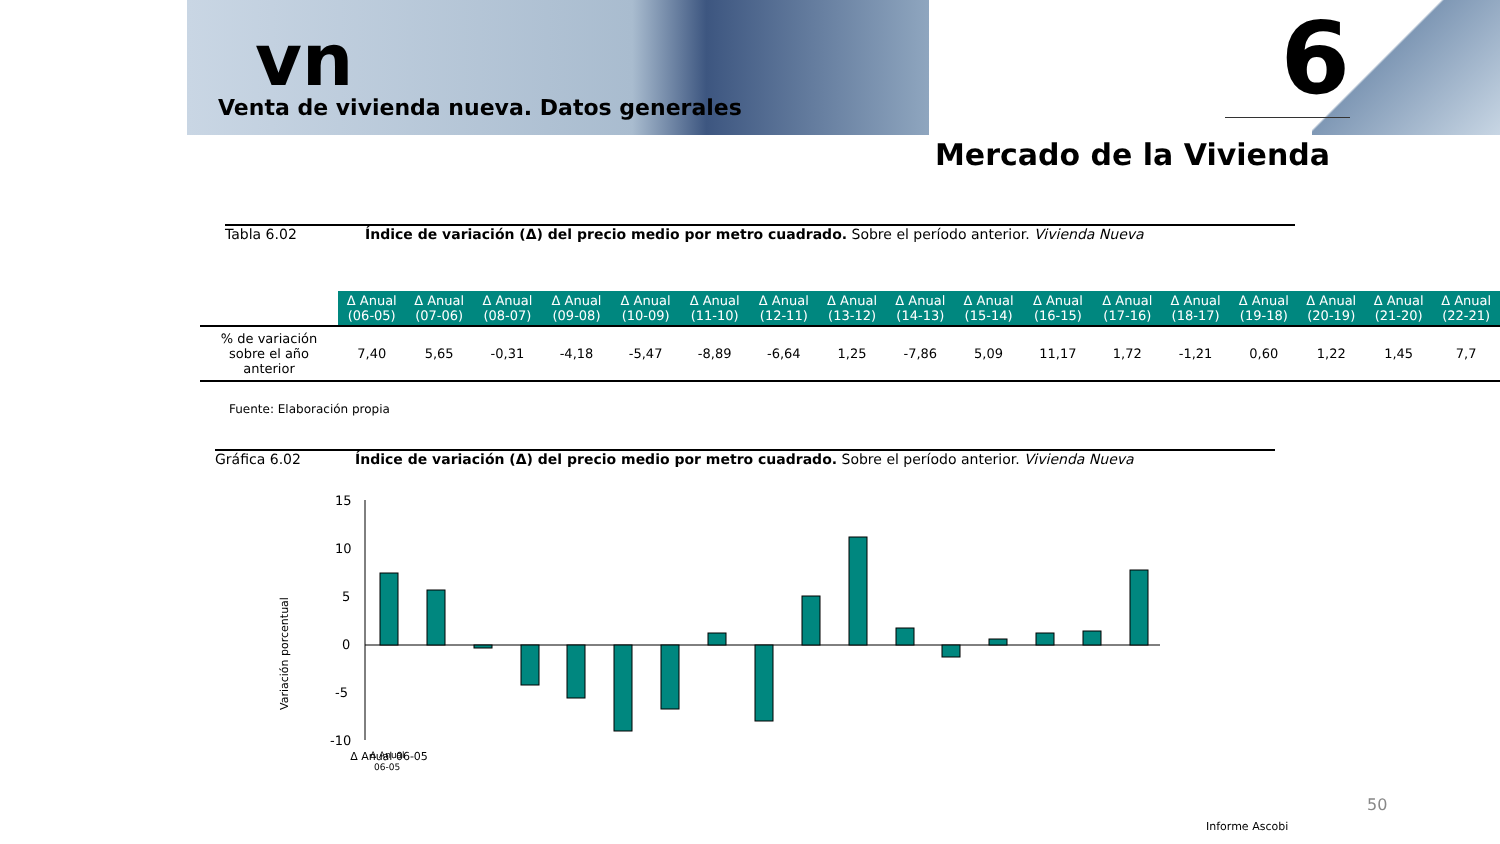vn
Venta de vivienda nueva. Datos generales
6
Mercado de la Vivienda
Tabla 6.02 Índice de variación (Δ) del precio medio por metro cuadrado. Sobre el período anterior. Vivienda Nueva
| | Δ Anual (06-05) | Δ Anual (07-06) | Δ Anual (08-07) | Δ Anual (09-08) | Δ Anual (10-09) | Δ Anual (11-10) | Δ Anual (12-11) | Δ Anual (13-12) | Δ Anual (14-13) | Δ Anual (15-14) | Δ Anual (16-15) | Δ Anual (17-16) | Δ Anual (18-17) | Δ Anual (19-18) | Δ Anual (20-19) | Δ Anual (21-20) | Δ Anual (22-21) |
| --- | --- | --- | --- | --- | --- | --- | --- | --- | --- | --- | --- | --- | --- | --- | --- | --- | --- |
| % de variación sobre el año anterior | 7,40 | 5,65 | -0,31 | -4,18 | -5,47 | -8,89 | -6,64 | 1,25 | -7,86 | 5,09 | 11,17 | 1,72 | -1,21 | 0,60 | 1,22 | 1,45 | 7,7 |
Fuente: Elaboración propia
Gráfica 6.02 Índice de variación (Δ) del precio medio por metro cuadrado. Sobre el período anterior. Vivienda Nueva
Variación porcentual
15
10
5
0
-5
-10
Δ Anual 06-05
Δ Anual
06-05
50
Informe Ascobi